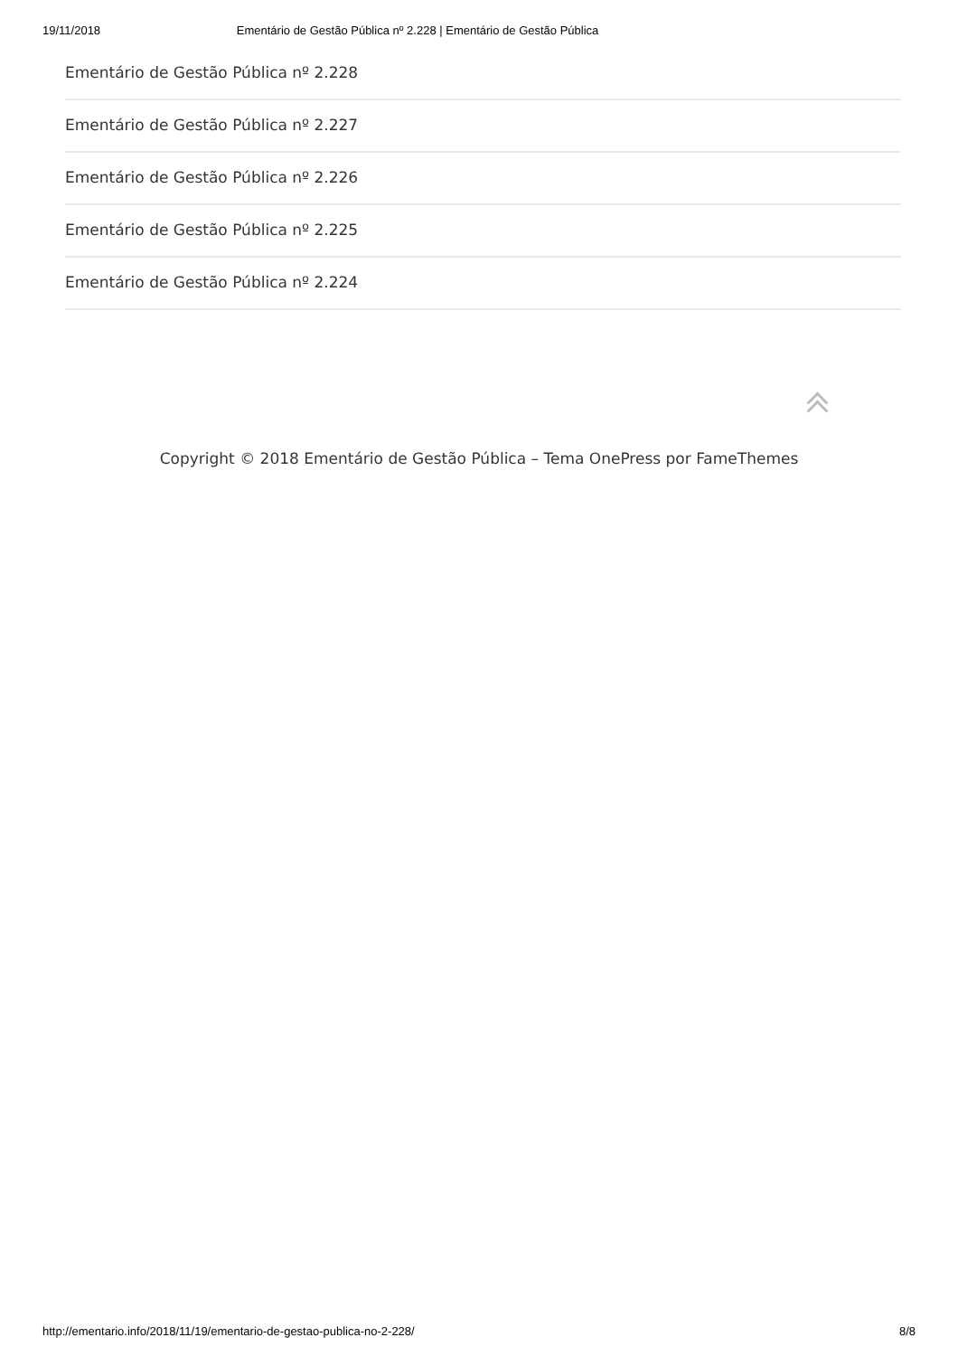19/11/2018 Ementário de Gestão Pública nº 2.228 | Ementário de Gestão Pública
Ementário de Gestão Pública nº 2.228
Ementário de Gestão Pública nº 2.227
Ementário de Gestão Pública nº 2.226
Ementário de Gestão Pública nº 2.225
Ementário de Gestão Pública nº 2.224
Copyright © 2018 Ementário de Gestão Pública – Tema OnePress por FameThemes
http://ementario.info/2018/11/19/ementario-de-gestao-publica-no-2-228/ 8/8